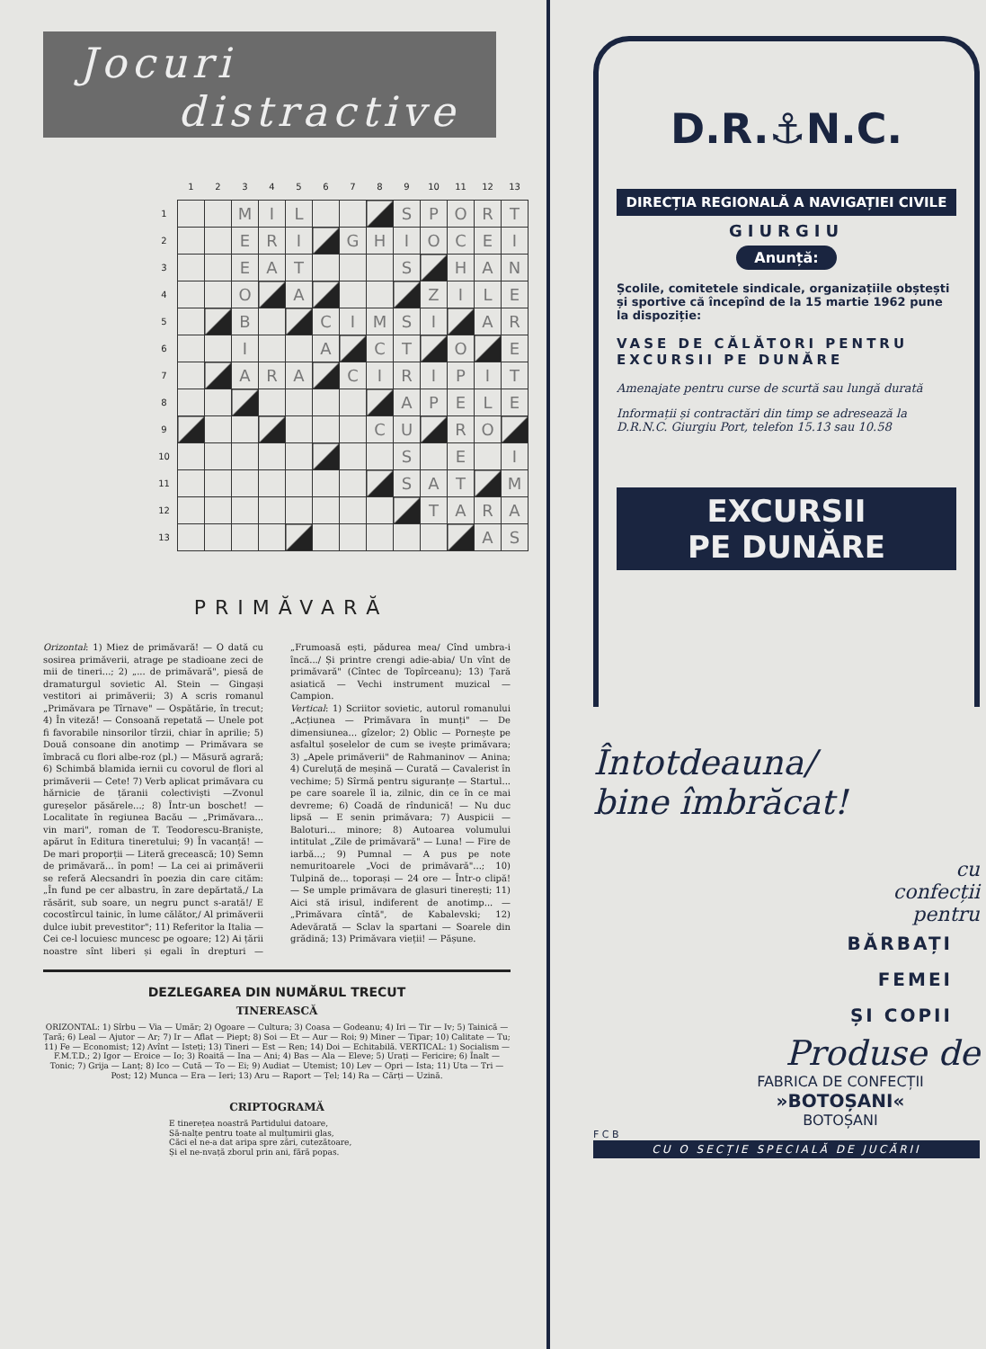Jocuri
distractive
| | 1 | 2 | 3 | 4 | 5 | 6 | 7 | 8 | 9 | 10 | 11 | 12 | 13 |
| --- | --- | --- | --- | --- | --- | --- | --- | --- | --- | --- | --- | --- | --- |
| 1 | | | M | I | L | | | | S | P | O | R | T |
| 2 | | | E | R | I | | G | H | I | O | C | E | I |
| 3 | | | E | A | T | | | | S | | H | A | N |
| 4 | | | O | | A | | | | | Z | I | L | E |
| 5 | | | B | | | C | I | M | S | I | | A | R |
| 6 | | | I | | | A | | C | T | | O | | E |
| 7 | | | A | R | A | | C | I | R | I | P | I | T |
| 8 | | | | | | | | | A | P | E | L | E |
| 9 | | | | | | | | C | U | | R | O | |
| 10 | | | | | | | | | S | | E | | I |
| 11 | | | | | | | | | S | A | T | | M |
| 12 | | | | | | | | | | T | A | R | A |
| 13 | | | | | | | | | | | | A | S |
PRIMĂVARĂ
Orizontal: 1) Miez de primăvară! — O dată cu sosirea primăverii, atrage pe stadioane zeci de mii de tineri...; 2) „... de primăvară", piesă de dramaturgul sovietic Al. Stein — Gingași vestitori ai primăverii; 3) A scris romanul „Primăvara pe Tîrnave" — Ospătărie, în trecut; 4) În viteză! — Consoană repetată — Unele pot fi favorabile ninsorilor tîrzii, chiar în aprilie; 5) Două consoane din anotimp — Primăvara se îmbracă cu flori albe-roz (pl.) — Măsură agrară; 6) Schimbă blamida iernii cu covorul de flori al primăverii — Cete! 7) Verb aplicat primăvara cu hărnicie de țăranii colectiviști —Zvonul gureșelor păsărele...; 8) Într-un boschet! — Localitate în regiunea Bacău — „Primăvara... vin mari", roman de T. Teodorescu-Braniște, apărut în Editura tineretului; 9) În vacanță! — De mari proporții — Literă grecească; 10) Semn de primăvară... în pom! — La cei ai primăverii se referă Alecsandri în poezia din care cităm: „În fund pe cer albastru, în zare depărtată,/ La răsărit, sub soare, un negru punct s-arată!/ E cocostîrcul tainic, în lume călător,/ Al primăverii dulce iubit prevestitor"; 11) Referitor la Italia — Cei ce-l locuiesc muncesc pe ogoare; 12) Ai țării noastre sînt liberi și egali în drepturi — „Frumoasă ești, pădurea mea/ Cînd umbra-i încă.../ Și printre crengi adie-abia/ Un vînt de primăvară" (Cîntec de Topîrceanu); 13) Țară asiatică — Vechi instrument muzical — Campion.
Vertical: 1) Scriitor sovietic, autorul romanului „Acțiunea — Primăvara în munți" — De dimensiunea... gîzelor; 2) Oblic — Pornește pe asfaltul șoselelor de cum se ivește primăvara; 3) „Apele primăverii" de Rahmaninov — Anina; 4) Cureluță de meșină — Curată — Cavalerist în vechime; 5) Sîrmă pentru siguranțe — Startul... pe care soarele îl ia, zilnic, din ce în ce mai devreme; 6) Coadă de rîndunică! — Nu duc lipsă — E senin primăvara; 7) Auspicii — Baloturi... minore; 8) Autoarea volumului intitulat „Zile de primăvară" — Luna! — Fire de iarbă...; 9) Pumnal — A pus pe note nemuritoarele „Voci de primăvară"...; 10) Tulpină de... toporași — 24 ore — Într-o clipă! — Se umple primăvara de glasuri tinerești; 11) Aici stă irisul, indiferent de anotimp... — „Primăvara cîntă", de Kabalevski; 12) Adevărată — Sclav la spartani — Soarele din grădină; 13) Primăvara vieții! — Pășune.
DEZLEGAREA DIN NUMĂRUL TRECUT
TINEREASCĂ
ORIZONTAL: 1) Sîrbu — Via — Umăr; 2) Ogoare — Cultura; 3) Coasa — Godeanu; 4) Iri — Tir — Iv; 5) Tainică — Țară; 6) Leal — Ajutor — Ar; 7) Ir — Aflat — Piept; 8) Soi — Et — Aur — Roi; 9) Miner — Tipar; 10) Calitate — Tu; 11) Fe — Economist; 12) Avînt — Isteți; 13) Tineri — Est — Ren; 14) Doi — Echitabilă. VERTICAL: 1) Socialism — F.M.T.D.; 2) Igor — Eroice — Io; 3) Roaită — Ina — Ani; 4) Bas — Ala — Eleve; 5) Urați — Fericire; 6) Înalt — Tonic; 7) Grija — Lanț; 8) Ico — Cută — To — Ei; 9) Audiat — Utemist; 10) Lev — Opri — Ista; 11) Uta — Tri — Post; 12) Munca — Era — Ieri; 13) Aru — Raport — Țel; 14) Ra — Cărți — Uzină.
CRIPTOGRAMĂ
E tinerețea noastră Partidului datoare,
Să-nalțe pentru toate al mulțumirii glas,
Căci el ne-a dat aripa spre zări, cutezătoare,
Și el ne-nvață zborul prin ani, fără popas.
D.R.⚓N.C.
DIRECȚIA REGIONALĂ A NAVIGAȚIEI CIVILE
GIURGIU
Anunță:
Școlile, comitetele sindicale, organizațiile obștești și sportive că începînd de la 15 martie 1962 pune la dispoziție:
VASE DE CĂLĂTORI PENTRU EXCURSII PE DUNĂRE
Amenajate pentru curse de scurtă sau lungă durată
Informații și contractări din timp se adresează la D.R.N.C. Giurgiu Port, telefon 15.13 sau 10.58
EXCURSII
PE DUNĂRE
Întotdeauna/
bine îmbrăcat!
cu
confecții
pentru
BĂRBAȚI
FEMEI
ȘI COPII
Produse de
FABRICA DE CONFECȚII
»BOTOȘANI«
BOTOȘANI
F C B
CU O SECȚIE SPECIALĂ DE JUCĂRII